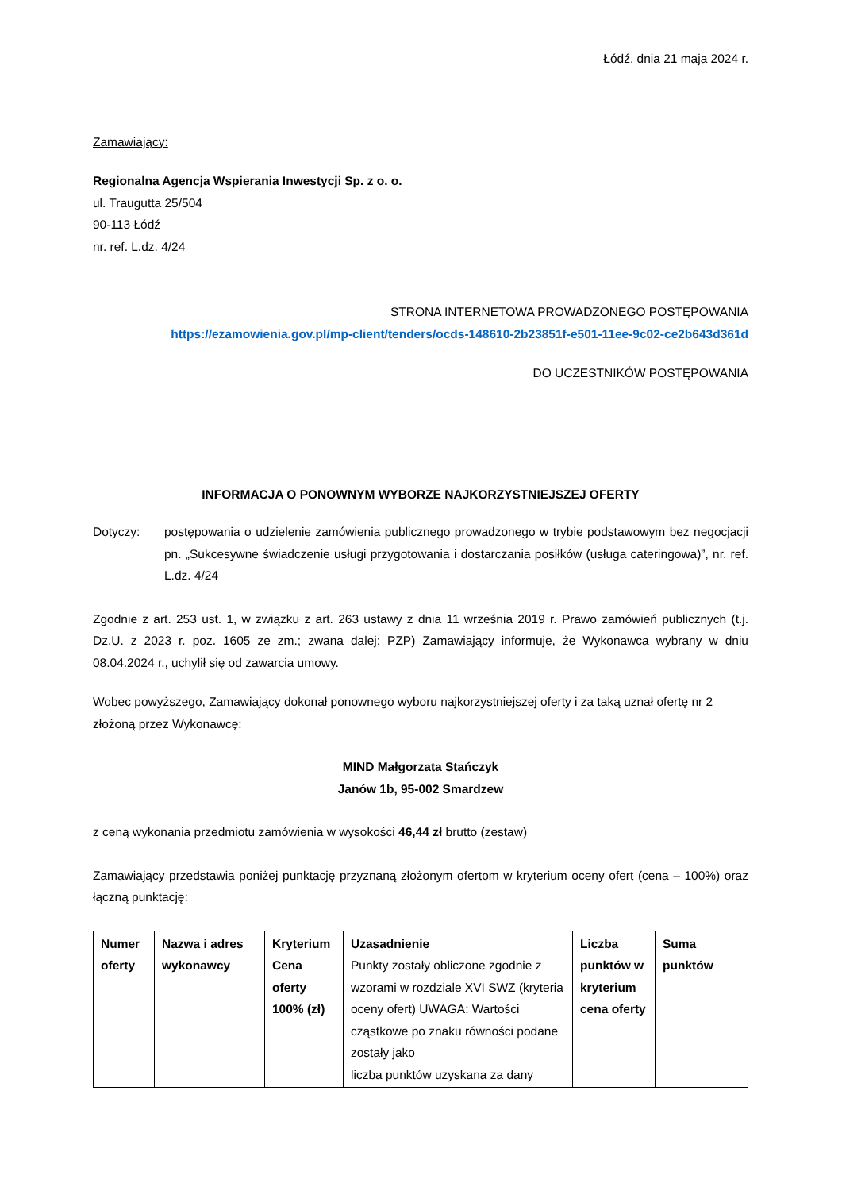Łódź, dnia 21 maja 2024 r.
Zamawiający:
Regionalna Agencja Wspierania Inwestycji Sp. z o. o.
ul. Traugutta 25/504
90-113 Łódź
nr. ref. L.dz. 4/24
STRONA INTERNETOWA PROWADZONEGO POSTĘPOWANIA
https://ezamowienia.gov.pl/mp-client/tenders/ocds-148610-2b23851f-e501-11ee-9c02-ce2b643d361d
DO UCZESTNIKÓW POSTĘPOWANIA
INFORMACJA O PONOWNYM WYBORZE NAJKORZYSTNIEJSZEJ OFERTY
Dotyczy: postępowania o udzielenie zamówienia publicznego prowadzonego w trybie podstawowym bez negocjacji pn. „Sukcesywne świadczenie usługi przygotowania i dostarczania posiłków (usługa cateringowa)”, nr. ref. L.dz. 4/24
Zgodnie z art. 253 ust. 1, w związku z art. 263 ustawy z dnia 11 września 2019 r. Prawo zamówień publicznych (t.j. Dz.U. z 2023 r. poz. 1605 ze zm.; zwana dalej: PZP) Zamawiający informuje, że Wykonawca wybrany w dniu 08.04.2024 r., uchylił się od zawarcia umowy.
Wobec powyższego, Zamawiający dokonał ponownego wyboru najkorzystniejszej oferty i za taką uznał ofertę nr 2 złożoną przez Wykonawcę:
MIND Małgorzata Stańczyk
Janów 1b, 95-002 Smardzew
z ceną wykonania przedmiotu zamówienia w wysokości 46,44 zł brutto (zestaw)
Zamawiający przedstawia poniżej punktację przyznaną złożonym ofertom w kryterium oceny ofert (cena – 100%) oraz łączną punktację:
| Numer oferty | Nazwa i adres wykonawcy | Kryterium Cena oferty 100% (zł) | Uzasadnienie Punkty zostały obliczone zgodnie z wzorami w rozdziale XVI SWZ (kryteria oceny ofert) UWAGA: Wartości cząstkowe po znaku równości podane zostały jako liczba punktów uzyskana za dany | Liczba punktów w kryterium cena oferty | Suma punktów |
| --- | --- | --- | --- | --- | --- |